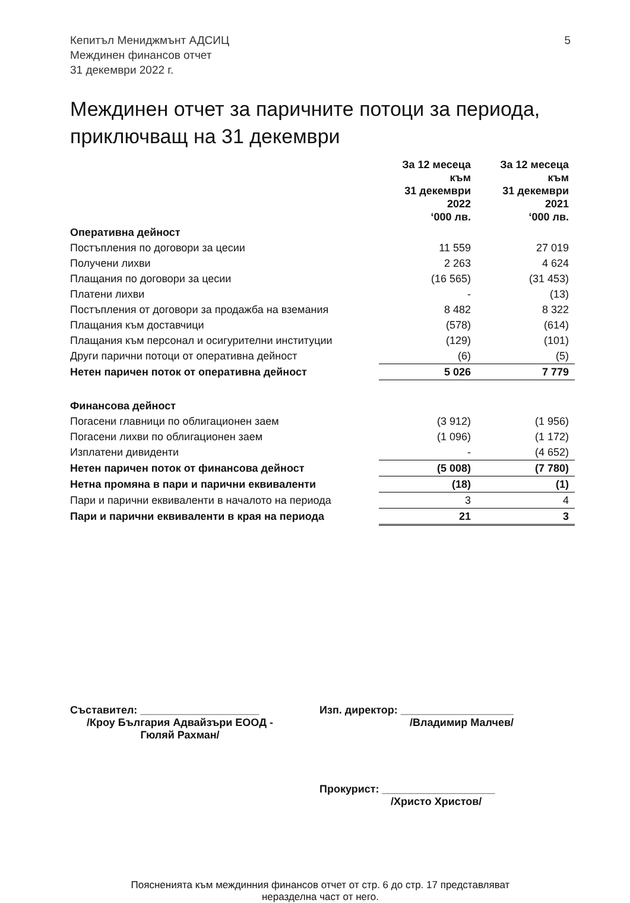Кепитъл Мениджмънт АДСИЦ
Междинен финансов отчет
31 декември 2022 г.
5
Междинен отчет за паричните потоци за периода, приключващ на 31 декември
| | За 12 месеца към 31 декември 2022 ‘000 лв. | За 12 месеца към 31 декември 2021 ‘000 лв. |
| --- | --- | --- |
| Оперативна дейност | | |
| Постъпления по договори за цесии | 11 559 | 27 019 |
| Получени лихви | 2 263 | 4 624 |
| Плащания по договори за цесии | (16 565) | (31 453) |
| Платени лихви | - | (13) |
| Постъпления от договори за продажба на вземания | 8 482 | 8 322 |
| Плащания към доставчици | (578) | (614) |
| Плащания към персонал и осигурителни институции | (129) | (101) |
| Други парични потоци от оперативна дейност | (6) | (5) |
| Нетен паричен поток от оперативна дейност | 5 026 | 7 779 |
| Финансова дейност | | |
| Погасени главници по облигационен заем | (3 912) | (1 956) |
| Погасени лихви по облигационен заем | (1 096) | (1 172) |
| Изплатени дивиденти | - | (4 652) |
| Нетен паричен поток от финансова дейност | (5 008) | (7 780) |
| Нетна промяна в пари и парични еквиваленти | (18) | (1) |
| Пари и парични еквиваленти в началото на периода | 3 | 4 |
| Пари и парични еквиваленти в края на периода | 21 | 3 |
Съставител: ____________________
/Кроу България Адвайзъри ЕООД -
Гюляй Рахман/
Изп. директор: ___________________
/Владимир Малчев/
Прокурист: ___________________
/Христо Христов/
Поясненията към междинния финансов отчет от стр. 6 до стр. 17 представляват
неразделна част от него.